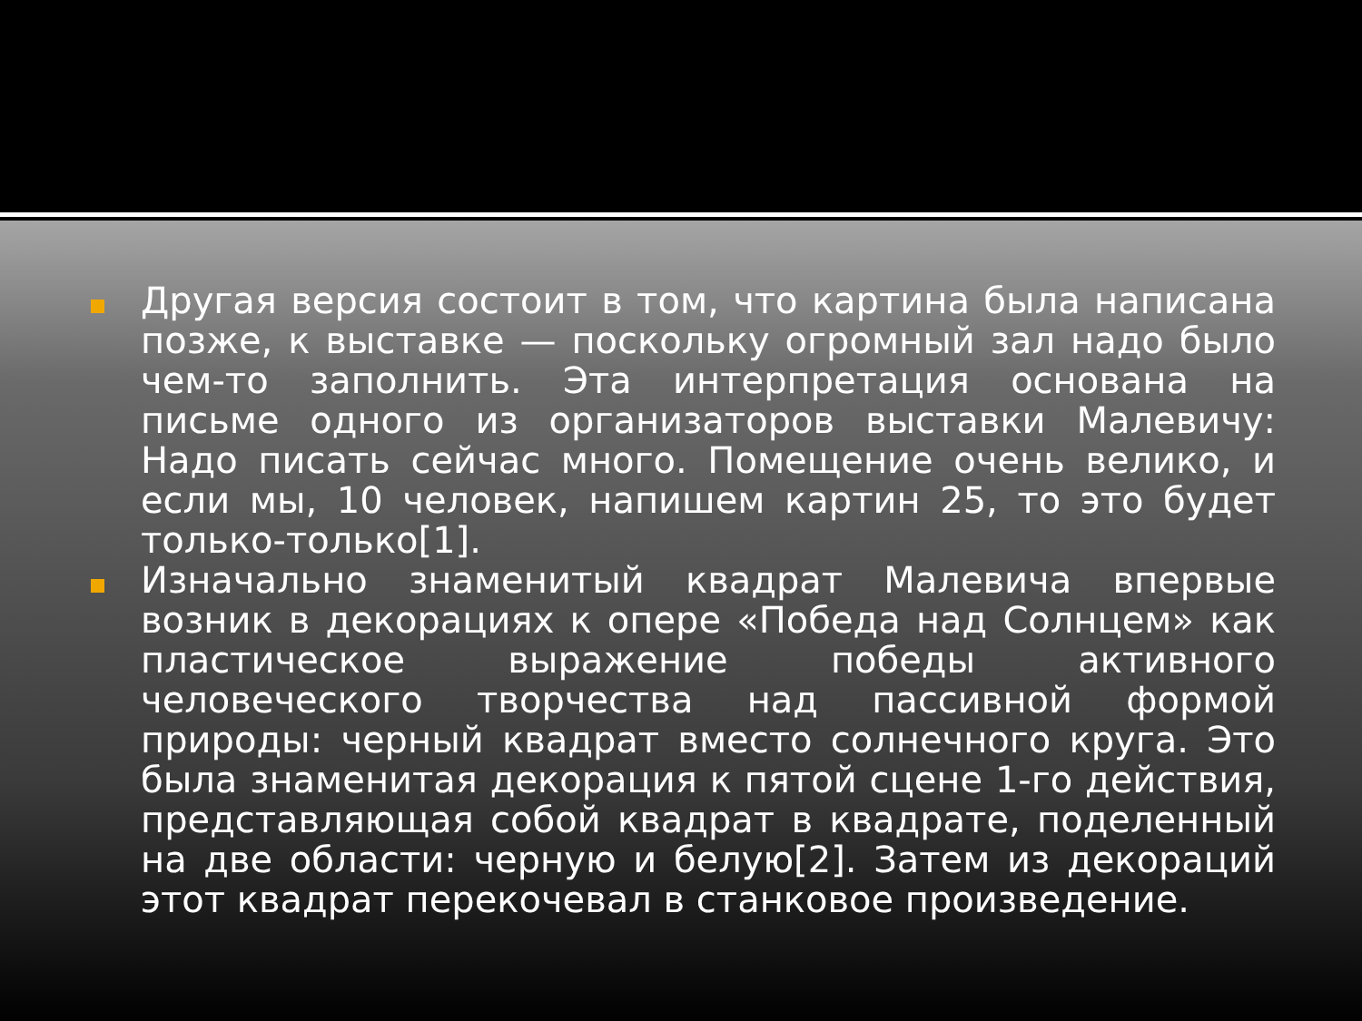Другая версия состоит в том, что картина была написана позже, к выставке — поскольку огромный зал надо было чем-то заполнить. Эта интерпретация основана на письме одного из организаторов выставки Малевичу: Надо писать сейчас много. Помещение очень велико, и если мы, 10 человек, напишем картин 25, то это будет только-только[1].
Изначально знаменитый квадрат Малевича впервые возник в декорациях к опере «Победа над Солнцем» как пластическое выражение победы активного человеческого творчества над пассивной формой природы: черный квадрат вместо солнечного круга. Это была знаменитая декорация к пятой сцене 1-го действия, представляющая собой квадрат в квадрате, поделенный на две области: черную и белую[2]. Затем из декораций этот квадрат перекочевал в станковое произведение.